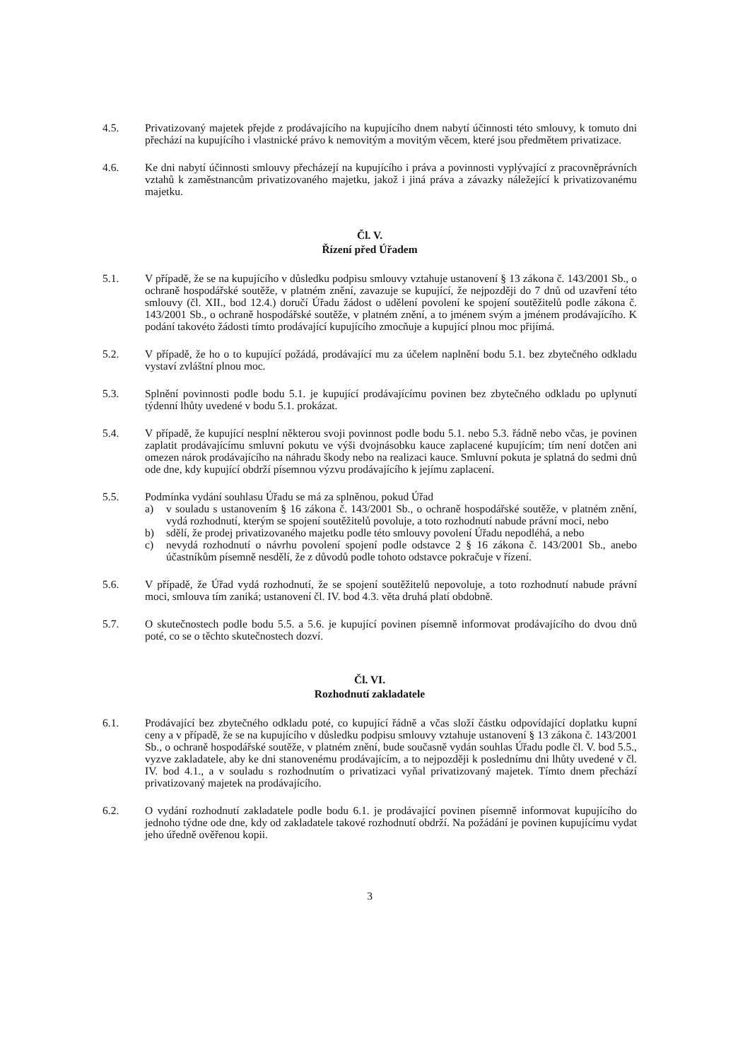4.5. Privatizovaný majetek přejde z prodávajícího na kupujícího dnem nabytí účinnosti této smlouvy, k tomuto dni přechází na kupujícího i vlastnické právo k nemovitým a movitým věcem, které jsou předmětem privatizace.
4.6. Ke dni nabytí účinnosti smlouvy přecházejí na kupujícího i práva a povinnosti vyplývající z pracovněprávních vztahů k zaměstnancům privatizovaného majetku, jakož i jiná práva a závazky náležející k privatizovanému majetku.
Čl. V.
Řízení před Úřadem
5.1. V případě, že se na kupujícího v důsledku podpisu smlouvy vztahuje ustanovení § 13 zákona č. 143/2001 Sb., o ochraně hospodářské soutěže, v platném znění, zavazuje se kupující, že nejpozději do 7 dnů od uzavření této smlouvy (čl. XII., bod 12.4.) doručí Úřadu žádost o udělení povolení ke spojení soutěžitelů podle zákona č. 143/2001 Sb., o ochraně hospodářské soutěže, v platném znění, a to jménem svým a jménem prodávajícího. K podání takovéto žádosti tímto prodávající kupujícího zmocňuje a kupující plnou moc přijímá.
5.2. V případě, že ho o to kupující požádá, prodávající mu za účelem naplnění bodu 5.1. bez zbytečného odkladu vystaví zvláštní plnou moc.
5.3. Splnění povinnosti podle bodu 5.1. je kupující prodávajícímu povinen bez zbytečného odkladu po uplynutí týdenní lhůty uvedené v bodu 5.1. prokázat.
5.4. V případě, že kupující nesplní některou svoji povinnost podle bodu 5.1. nebo 5.3. řádně nebo včas, je povinen zaplatit prodávajícímu smluvní pokutu ve výši dvojnásobku kauce zaplacené kupujícím; tím není dotčen ani omezen nárok prodávajícího na náhradu škody nebo na realizaci kauce. Smluvní pokuta je splatná do sedmi dnů ode dne, kdy kupující obdrží písemnou výzvu prodávajícího k jejímu zaplacení.
5.5. Podmínka vydání souhlasu Úřadu se má za splněnou, pokud Úřad
a) v souladu s ustanovením § 16 zákona č. 143/2001 Sb., o ochraně hospodářské soutěže, v platném znění, vydá rozhodnutí, kterým se spojení soutěžitelů povoluje, a toto rozhodnutí nabude právní moci, nebo
b) sdělí, že prodej privatizovaného majetku podle této smlouvy povolení Úřadu nepodléhá, a nebo
c) nevydá rozhodnutí o návrhu povolení spojení podle odstavce 2 § 16 zákona č. 143/2001 Sb., anebo účastníkům písemně nesdělí, že z důvodů podle tohoto odstavce pokračuje v řízení.
5.6. V případě, že Úřad vydá rozhodnutí, že se spojení soutěžitelů nepovoluje, a toto rozhodnutí nabude právní moci, smlouva tím zaniká; ustanovení čl. IV. bod 4.3. věta druhá platí obdobně.
5.7. O skutečnostech podle bodu 5.5. a 5.6. je kupující povinen písemně informovat prodávajícího do dvou dnů poté, co se o těchto skutečnostech dozví.
Čl. VI.
Rozhodnutí zakladatele
6.1. Prodávající bez zbytečného odkladu poté, co kupující řádně a včas složí částku odpovídající doplatku kupní ceny a v případě, že se na kupujícího v důsledku podpisu smlouvy vztahuje ustanovení § 13 zákona č. 143/2001 Sb., o ochraně hospodářské soutěže, v platném znění, bude současně vydán souhlas Úřadu podle čl. V. bod 5.5., vyzve zakladatele, aby ke dni stanovenému prodávajícím, a to nejpozději k poslednímu dni lhůty uvedené v čl. IV. bod 4.1., a v souladu s rozhodnutím o privatizaci vyňal privatizovaný majetek. Tímto dnem přechází privatizovaný majetek na prodávajícího.
6.2. O vydání rozhodnutí zakladatele podle bodu 6.1. je prodávající povinen písemně informovat kupujícího do jednoho týdne ode dne, kdy od zakladatele takové rozhodnutí obdrží. Na požádání je povinen kupujícímu vydat jeho úředně ověřenou kopii.
3